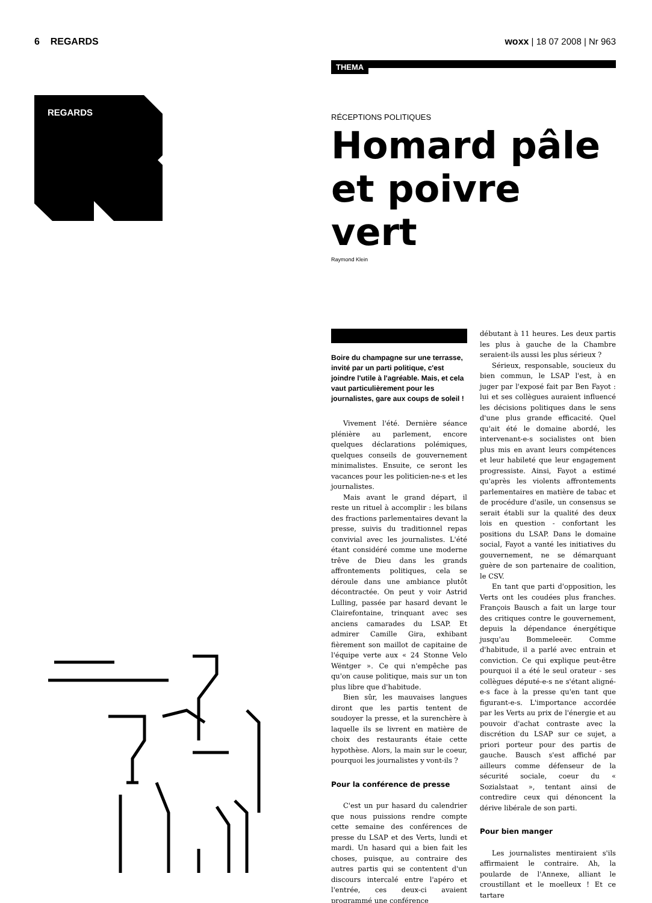6 REGARDS woxx | 18 07 2008 | Nr 963
REGARDS
THEMA
RÉCEPTIONS POLITIQUES
Homard pâle et poivre vert
Raymond Klein
Boire du champagne sur une terrasse, invité par un parti politique, c'est joindre l'utile à l'agréable. Mais, et cela vaut particulièrement pour les journalistes, gare aux coups de soleil !
Vivement l'été. Dernière séance plénière au parlement, encore quelques déclarations polémiques, quelques conseils de gouvernement minimalistes. Ensuite, ce seront les vacances pour les politicien-ne-s et les journalistes.
Mais avant le grand départ, il reste un rituel à accomplir : les bilans des fractions parlementaires devant la presse, suivis du traditionnel repas convivial avec les journalistes. L'été étant considéré comme une moderne trêve de Dieu dans les grands affrontements politiques, cela se déroule dans une ambiance plutôt décontractée. On peut y voir Astrid Lulling, passée par hasard devant le Clairefontaine, trinquant avec ses anciens camarades du LSAP. Et admirer Camille Gira, exhibant fièrement son maillot de capitaine de l'équipe verte aux « 24 Stonne Velo Wëntger ». Ce qui n'empêche pas qu'on cause politique, mais sur un ton plus libre que d'habitude.
Bien sûr, les mauvaises langues diront que les partis tentent de soudoyer la presse, et la surenchère à laquelle ils se livrent en matière de choix des restaurants étaie cette hypothèse. Alors, la main sur le coeur, pourquoi les journalistes y vont-ils ?
Pour la conférence de presse
C'est un pur hasard du calendrier que nous puissions rendre compte cette semaine des conférences de presse du LSAP et des Verts, lundi et mardi. Un hasard qui a bien fait les choses, puisque, au contraire des autres partis qui se contentent d'un discours intercalé entre l'apéro et l'entrée, ces deux-ci avaient programmé une conférence
débutant à 11 heures. Les deux partis les plus à gauche de la Chambre seraient-ils aussi les plus sérieux ?
Sérieux, responsable, soucieux du bien commun, le LSAP l'est, à en juger par l'exposé fait par Ben Fayot : lui et ses collègues auraient influencé les décisions politiques dans le sens d'une plus grande efficacité. Quel qu'ait été le domaine abordé, les intervenant-e-s socialistes ont bien plus mis en avant leurs compétences et leur habileté que leur engagement progressiste. Ainsi, Fayot a estimé qu'après les violents affrontements parlementaires en matière de tabac et de procédure d'asile, un consensus se serait établi sur la qualité des deux lois en question - confortant les positions du LSAP. Dans le domaine social, Fayot a vanté les initiatives du gouvernement, ne se démarquant guère de son partenaire de coalition, le CSV.
En tant que parti d'opposition, les Verts ont les coudées plus franches. François Bausch a fait un large tour des critiques contre le gouvernement, depuis la dépendance énergétique jusqu'au Bommeleeër. Comme d'habitude, il a parlé avec entrain et conviction. Ce qui explique peut-être pourquoi il a été le seul orateur - ses collègues député-e-s ne s'étant aligné-e-s face à la presse qu'en tant que figurant-e-s. L'importance accordée par les Verts au prix de l'énergie et au pouvoir d'achat contraste avec la discrétion du LSAP sur ce sujet, a priori porteur pour des partis de gauche. Bausch s'est affiché par ailleurs comme défenseur de la sécurité sociale, coeur du « Sozialstaat », tentant ainsi de contredire ceux qui dénoncent la dérive libérale de son parti.
Pour bien manger
Les journalistes mentiraient s'ils affirmaient le contraire. Ah, la poularde de l'Annexe, alliant le croustillant et le moelleux ! Et ce tartare